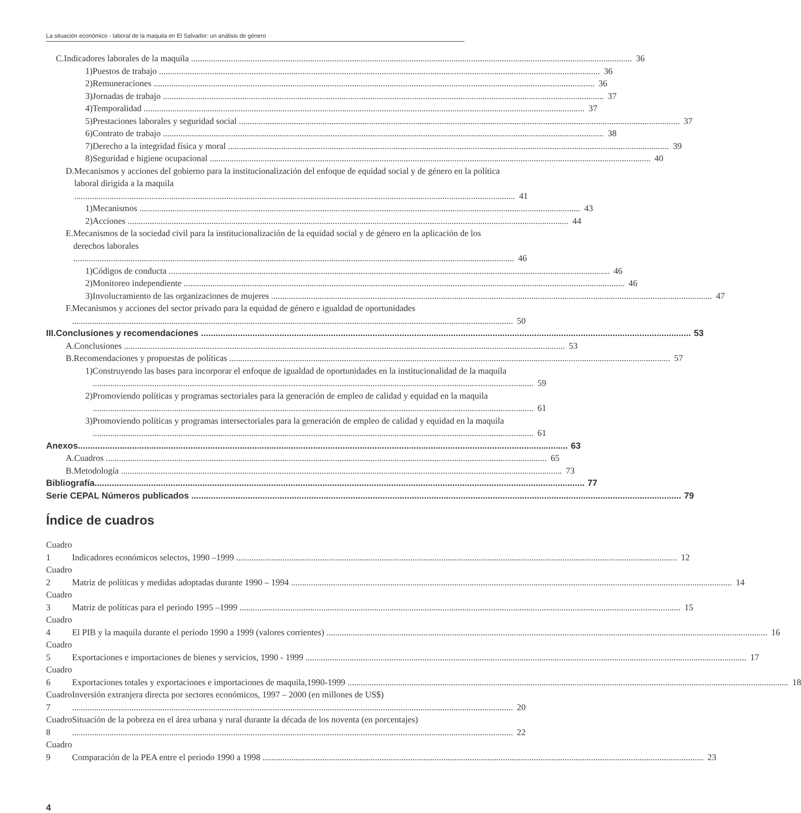La situación económico - laboral de la maquila en El Salvador: un análisis de género
C. Indicadores laborales de la maquila 36
1) Puestos de trabajo 36
2) Remuneraciones 36
3) Jornadas de trabajo 37
4) Temporalidad 37
5) Prestaciones laborales y seguridad social 37
6) Contrato de trabajo 38
7) Derecho a la integridad física y moral 39
8) Seguridad e higiene ocupacional 40
D. Mecanismos y acciones del gobierno para la institucionalización del enfoque de equidad social y de género en la política laboral dirigida a la maquila 41
1) Mecanismos 43
2) Acciones 44
E. Mecanismos de la sociedad civil para la institucionalización de la equidad social y de género en la aplicación de los derechos laborales 46
1) Códigos de conducta 46
2) Monitoreo independiente 46
3) Involucramiento de las organizaciones de mujeres 47
F. Mecanismos y acciones del sector privado para la equidad de género e igualdad de oportunidades 50
III. Conclusiones y recomendaciones 53
A. Conclusiones 53
B. Recomendaciones y propuestas de políticas 57
1) Construyendo las bases para incorporar el enfoque de igualdad de oportunidades en la institucionalidad de la maquila 59
2) Promoviendo políticas y programas sectoriales para la generación de empleo de calidad y equidad en la maquila 61
3) Promoviendo políticas y programas intersectoriales para la generación de empleo de calidad y equidad en la maquila 61
Anexos 63
A. Cuadros 65
B. Metodología 73
Bibliografía 77
Serie CEPAL Números publicados 79
Índice de cuadros
Cuadro 1 Indicadores económicos selectos, 1990 –1999 12
Cuadro 2 Matriz de políticas y medidas adoptadas durante 1990 – 1994 14
Cuadro 3 Matriz de políticas para el periodo 1995 –1999 15
Cuadro 4 El PIB y la maquila durante el período 1990 a 1999 (valores corrientes) 16
Cuadro 5 Exportaciones e importaciones de bienes y servicios, 1990 - 1999 17
Cuadro 6 Exportaciones totales y exportaciones e importaciones de maquila,1990-1999 18
Cuadro 7 Inversión extranjera directa por sectores económicos, 1997 – 2000 (en millones de US$) 20
Cuadro 8 Situación de la pobreza en el área urbana y rural durante la década de los noventa (en porcentajes) 22
Cuadro 9 Comparación de la PEA entre el periodo 1990 a 1998 23
4